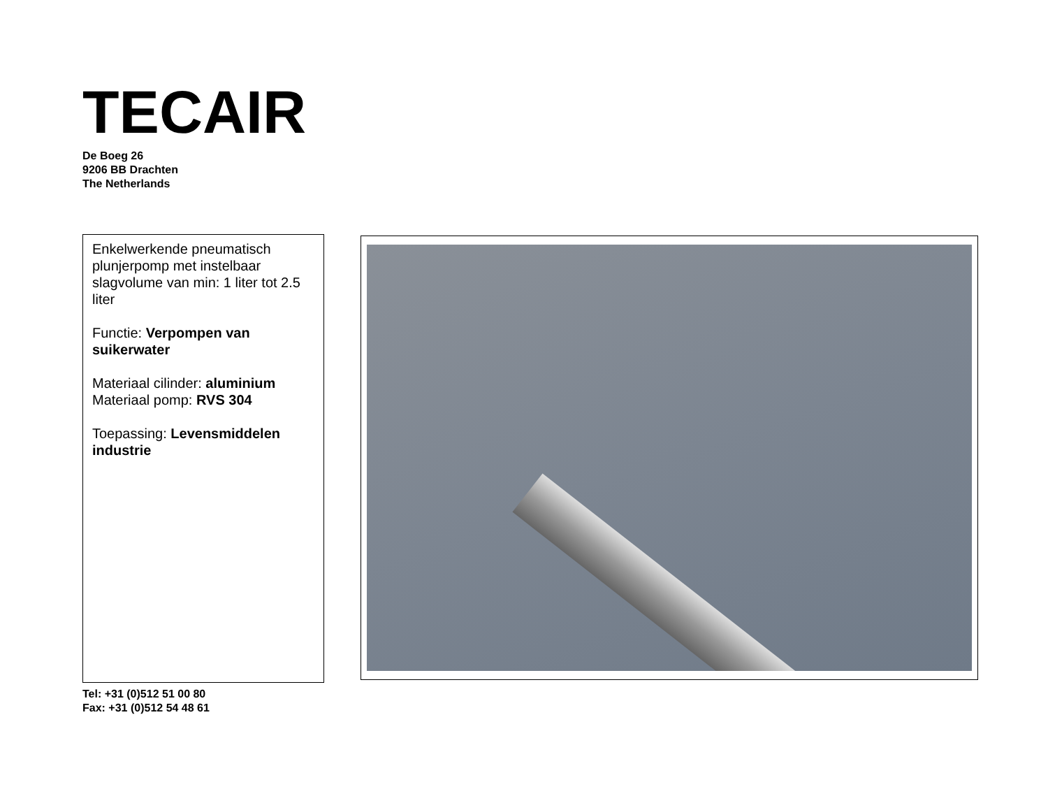TECAIR
De Boeg 26
9206 BB Drachten
The Netherlands
Enkelwerkende pneumatisch plunjerpomp met instelbaar slagvolume van min: 1 liter tot 2.5 liter
Functie: Verpompen van suikerwater
Materiaal cilinder: aluminium
Materiaal pomp: RVS 304
Toepassing: Levensmiddelen industrie
Tel: +31 (0)512 51 00 80
Fax: +31 (0)512 54 48 61